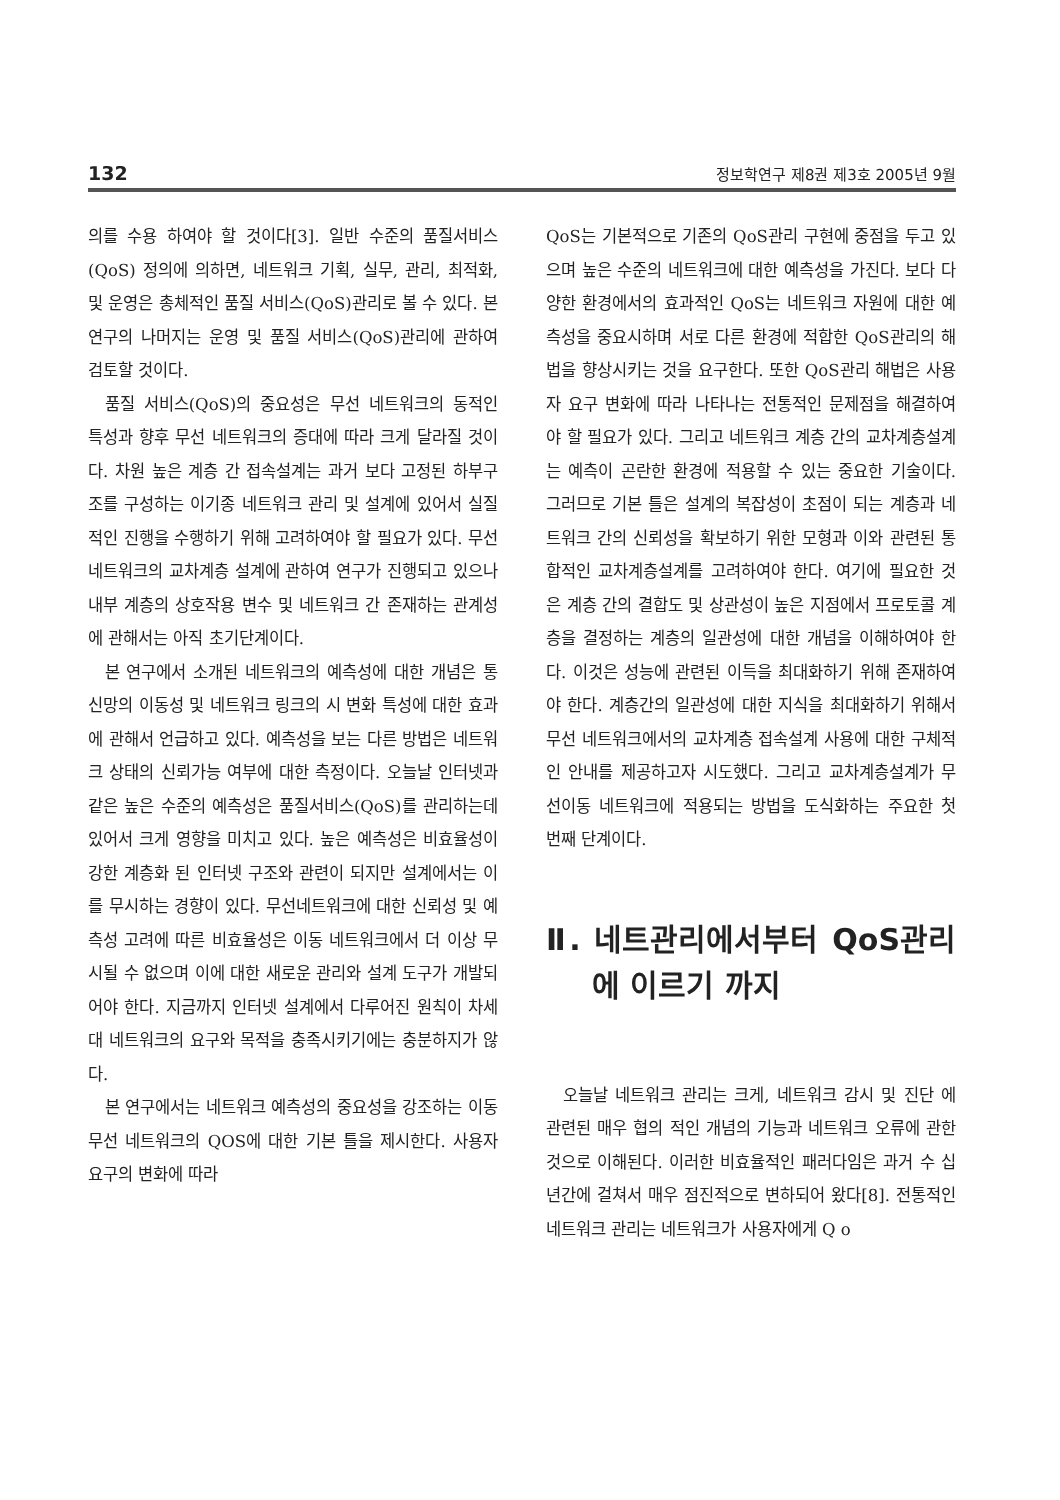132 정보학연구 제8권 제3호 2005년 9월
의를 수용 하여야 할 것이다[3]. 일반 수준의 품질서비스(QoS) 정의에 의하면, 네트워크 기획, 실무, 관리, 최적화, 및 운영은 총체적인 품질 서비스(QoS)관리로 볼 수 있다. 본 연구의 나머지는 운영 및 품질 서비스(QoS)관리에 관하여 검토할 것이다.
품질 서비스(QoS)의 중요성은 무선 네트워크의 동적인 특성과 향후 무선 네트워크의 증대에 따라 크게 달라질 것이다. 차원 높은 계층 간 접속설계는 과거 보다 고정된 하부구조를 구성하는 이기종 네트워크 관리 및 설계에 있어서 실질적인 진행을 수행하기 위해 고려하여야 할 필요가 있다. 무선 네트워크의 교차계층 설계에 관하여 연구가 진행되고 있으나 내부 계층의 상호작용 변수 및 네트워크 간 존재하는 관계성에 관해서는 아직 초기단계이다.
본 연구에서 소개된 네트워크의 예측성에 대한 개념은 통신망의 이동성 및 네트워크 링크의 시 변화 특성에 대한 효과에 관해서 언급하고 있다. 예측성을 보는 다른 방법은 네트워크 상태의 신뢰가능 여부에 대한 측정이다. 오늘날 인터넷과 같은 높은 수준의 예측성은 품질서비스(QoS)를 관리하는데 있어서 크게 영향을 미치고 있다. 높은 예측성은 비효율성이 강한 계층화 된 인터넷 구조와 관련이 되지만 설계에서는 이를 무시하는 경향이 있다. 무선네트워크에 대한 신뢰성 및 예측성 고려에 따른 비효율성은 이동 네트워크에서 더 이상 무시될 수 없으며 이에 대한 새로운 관리와 설계 도구가 개발되어야 한다. 지금까지 인터넷 설계에서 다루어진 원칙이 차세대 네트워크의 요구와 목적을 충족시키기에는 충분하지가 않다.
본 연구에서는 네트워크 예측성의 중요성을 강조하는 이동 무선 네트워크의 QOS에 대한 기본 틀을 제시한다. 사용자 요구의 변화에 따라
QoS는 기본적으로 기존의 QoS관리 구현에 중점을 두고 있으며 높은 수준의 네트워크에 대한 예측성을 가진다. 보다 다양한 환경에서의 효과적인 QoS는 네트워크 자원에 대한 예측성을 중요시하며 서로 다른 환경에 적합한 QoS관리의 해법을 향상시키는 것을 요구한다. 또한 QoS관리 해법은 사용자 요구 변화에 따라 나타나는 전통적인 문제점을 해결하여야 할 필요가 있다. 그리고 네트워크 계층 간의 교차계층설계는 예측이 곤란한 환경에 적용할 수 있는 중요한 기술이다. 그러므로 기본 틀은 설계의 복잡성이 초점이 되는 계층과 네트워크 간의 신뢰성을 확보하기 위한 모형과 이와 관련된 통합적인 교차계층설계를 고려하여야 한다. 여기에 필요한 것은 계층 간의 결합도 및 상관성이 높은 지점에서 프로토콜 계층을 결정하는 계층의 일관성에 대한 개념을 이해하여야 한다. 이것은 성능에 관련된 이득을 최대화하기 위해 존재하여야 한다. 계층간의 일관성에 대한 지식을 최대화하기 위해서 무선 네트워크에서의 교차계층 접속설계 사용에 대한 구체적인 안내를 제공하고자 시도했다. 그리고 교차계층설계가 무선이동 네트워크에 적용되는 방법을 도식화하는 주요한 첫 번째 단계이다.
Ⅱ. 네트관리에서부터 QoS관리에 이르기 까지
오늘날 네트워크 관리는 크게, 네트워크 감시 및 진단 에 관련된 매우 협의 적인 개념의 기능과 네트워크 오류에 관한 것으로 이해된다. 이러한 비효율적인 패러다임은 과거 수 십년간에 걸쳐서 매우 점진적으로 변하되어 왔다[8]. 전통적인 네트워크 관리는 네트워크가 사용자에게 Q o